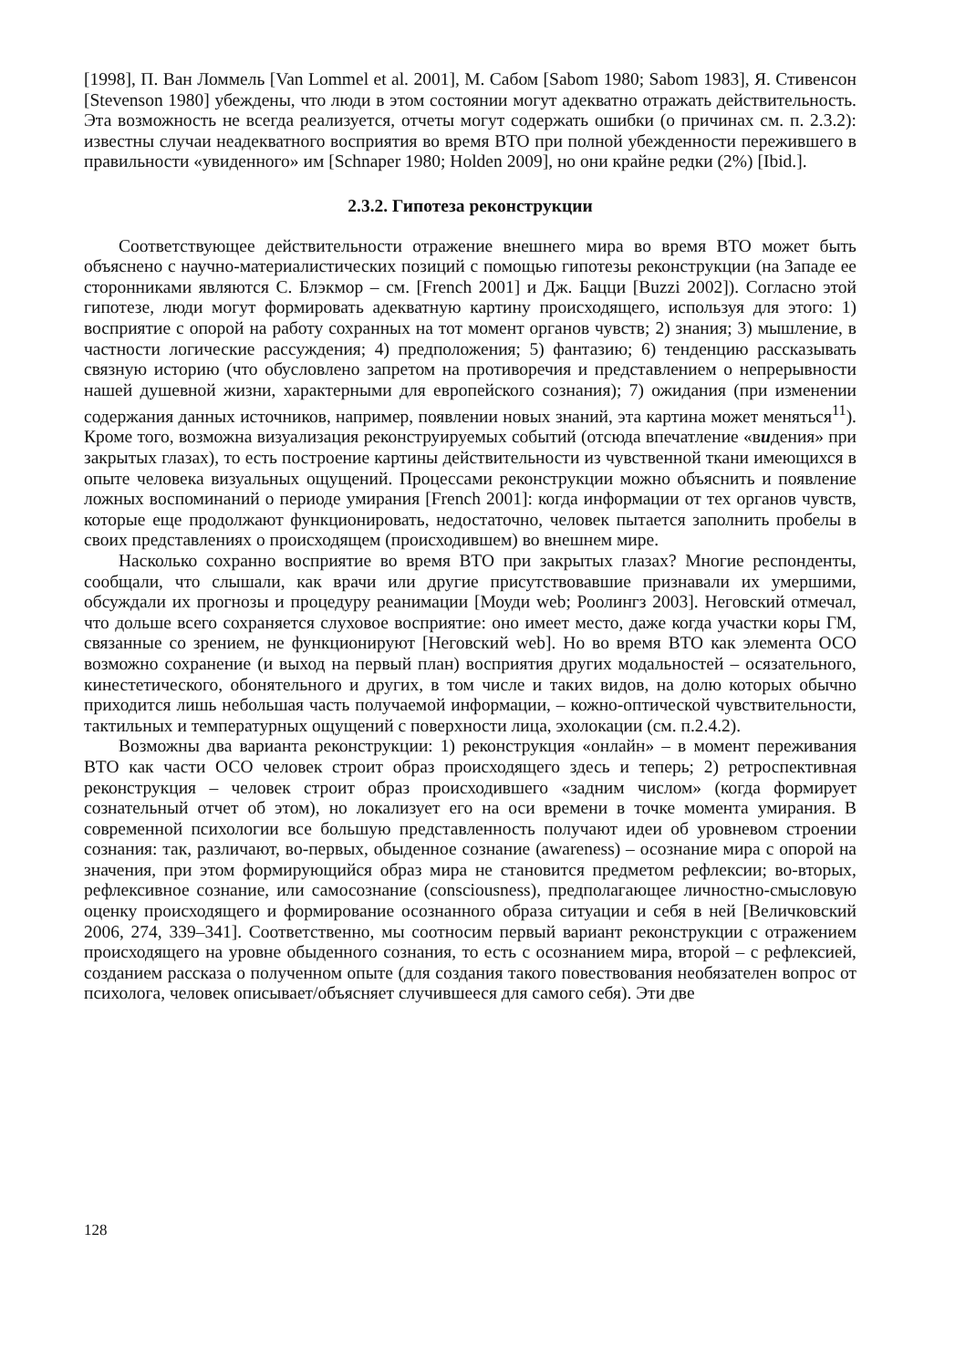[1998], П. Ван Ломмель [Van Lommel et al. 2001], М. Сабом [Sabom 1980; Sabom 1983], Я. Стивенсон [Stevenson 1980] убеждены, что люди в этом состоянии могут адекватно отражать действительность. Эта возможность не всегда реализуется, отчеты могут содержать ошибки (о причинах см. п. 2.3.2): известны случаи неадекватного восприятия во время ВТО при полной убежденности пережившего в правильности «увиденного» им [Schnaper 1980; Holden 2009], но они крайне редки (2%) [Ibid.].
2.3.2. Гипотеза реконструкции
Соответствующее действительности отражение внешнего мира во время ВТО может быть объяснено с научно-материалистических позиций с помощью гипотезы реконструкции (на Западе ее сторонниками являются С. Блэкмор – см. [French 2001] и Дж. Бацци [Buzzi 2002]). Согласно этой гипотезе, люди могут формировать адекватную картину происходящего, используя для этого: 1) восприятие с опорой на работу сохранных на тот момент органов чувств; 2) знания; 3) мышление, в частности логические рассуждения; 4) предположения; 5) фантазию; 6) тенденцию рассказывать связную историю (что обусловлено запретом на противоречия и представлением о непрерывности нашей душевной жизни, характерными для европейского сознания); 7) ожидания (при изменении содержания данных источников, например, появлении новых знаний, эта картина может меняться<sup>11</sup>). Кроме того, возможна визуализация реконструируемых событий (отсюда впечатление «видения» при закрытых глазах), то есть построение картины действительности из чувственной ткани имеющихся в опыте человека визуальных ощущений. Процессами реконструкции можно объяснить и появление ложных воспоминаний о периоде умирания [French 2001]: когда информации от тех органов чувств, которые еще продолжают функционировать, недостаточно, человек пытается заполнить пробелы в своих представлениях о происходящем (происходившем) во внешнем мире.
Насколько сохранно восприятие во время ВТО при закрытых глазах? Многие респонденты, сообщали, что слышали, как врачи или другие присутствовавшие признавали их умершими, обсуждали их прогнозы и процедуру реанимации [Моуди web; Роолингз 2003]. Неговский отмечал, что дольше всего сохраняется слуховое восприятие: оно имеет место, даже когда участки коры ГМ, связанные со зрением, не функционируют [Неговский web]. Но во время ВТО как элемента ОСО возможно сохранение (и выход на первый план) восприятия других модальностей – осязательного, кинестетического, обонятельного и других, в том числе и таких видов, на долю которых обычно приходится лишь небольшая часть получаемой информации, – кожно-оптической чувствительности, тактильных и температурных ощущений с поверхности лица, эхолокации (см. п.2.4.2).
Возможны два варианта реконструкции: 1) реконструкция «онлайн» – в момент переживания ВТО как части ОСО человек строит образ происходящего здесь и теперь; 2) ретроспективная реконструкция – человек строит образ происходившего «задним числом» (когда формирует сознательный отчет об этом), но локализует его на оси времени в точке момента умирания. В современной психологии все большую представленность получают идеи об уровневом строении сознания: так, различают, во-первых, обыденное сознание (awareness) – осознание мира с опорой на значения, при этом формирующийся образ мира не становится предметом рефлексии; во-вторых, рефлексивное сознание, или самосознание (consciousness), предполагающее личностно-смысловую оценку происходящего и формирование осознанного образа ситуации и себя в ней [Величковский 2006, 274, 339–341]. Соответственно, мы соотносим первый вариант реконструкции с отражением происходящего на уровне обыденного сознания, то есть с осознанием мира, второй – с рефлексией, созданием рассказа о полученном опыте (для создания такого повествования необязателен вопрос от психолога, человек описывает/объясняет случившееся для самого себя). Эти две
128